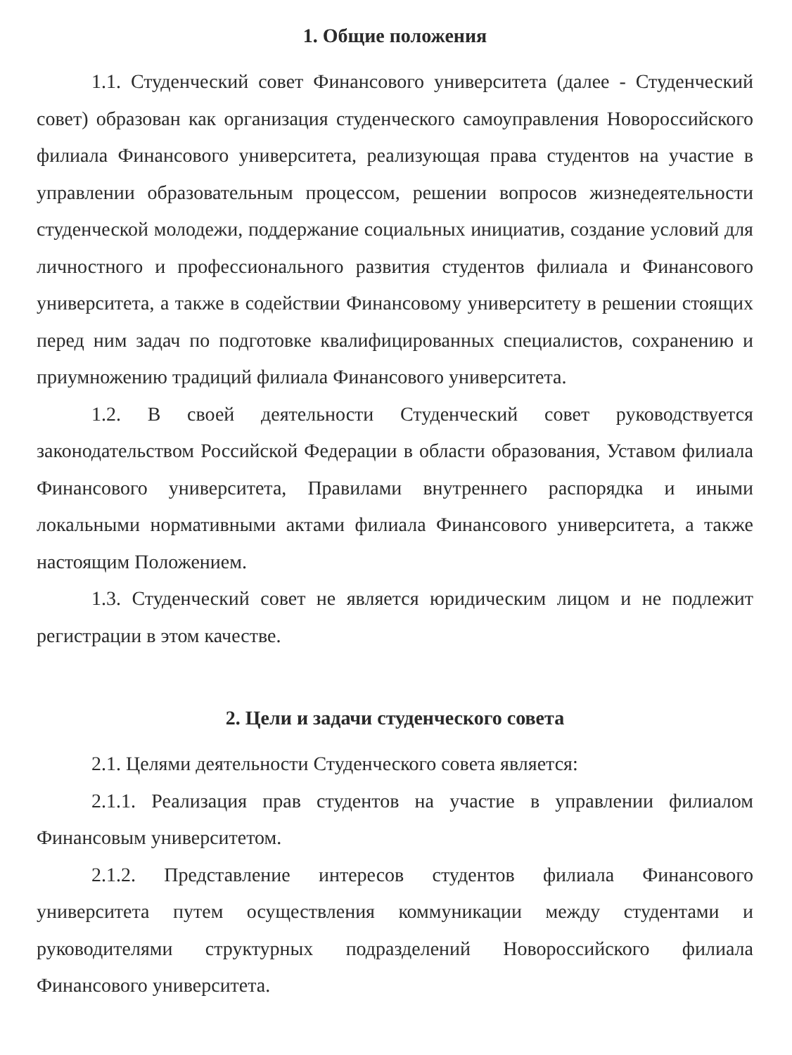1. Общие положения
1.1. Студенческий совет Финансового университета (далее - Студенческий совет) образован как организация студенческого самоуправления Новороссийского филиала Финансового университета, реализующая права студентов на участие в управлении образовательным процессом, решении вопросов жизнедеятельности студенческой молодежи, поддержание социальных инициатив, создание условий для личностного и профессионального развития студентов филиала и Финансового университета, а также в содействии Финансовому университету в решении стоящих перед ним задач по подготовке квалифицированных специалистов, сохранению и приумножению традиций филиала Финансового университета.
1.2. В своей деятельности Студенческий совет руководствуется законодательством Российской Федерации в области образования, Уставом филиала Финансового университета, Правилами внутреннего распорядка и иными локальными нормативными актами филиала Финансового университета, а также настоящим Положением.
1.3. Студенческий совет не является юридическим лицом и не подлежит регистрации в этом качестве.
2. Цели и задачи студенческого совета
2.1. Целями деятельности Студенческого совета является:
2.1.1. Реализация прав студентов на участие в управлении филиалом Финансовым университетом.
2.1.2. Представление интересов студентов филиала Финансового университета путем осуществления коммуникации между студентами и руководителями структурных подразделений Новороссийского филиала Финансового университета.